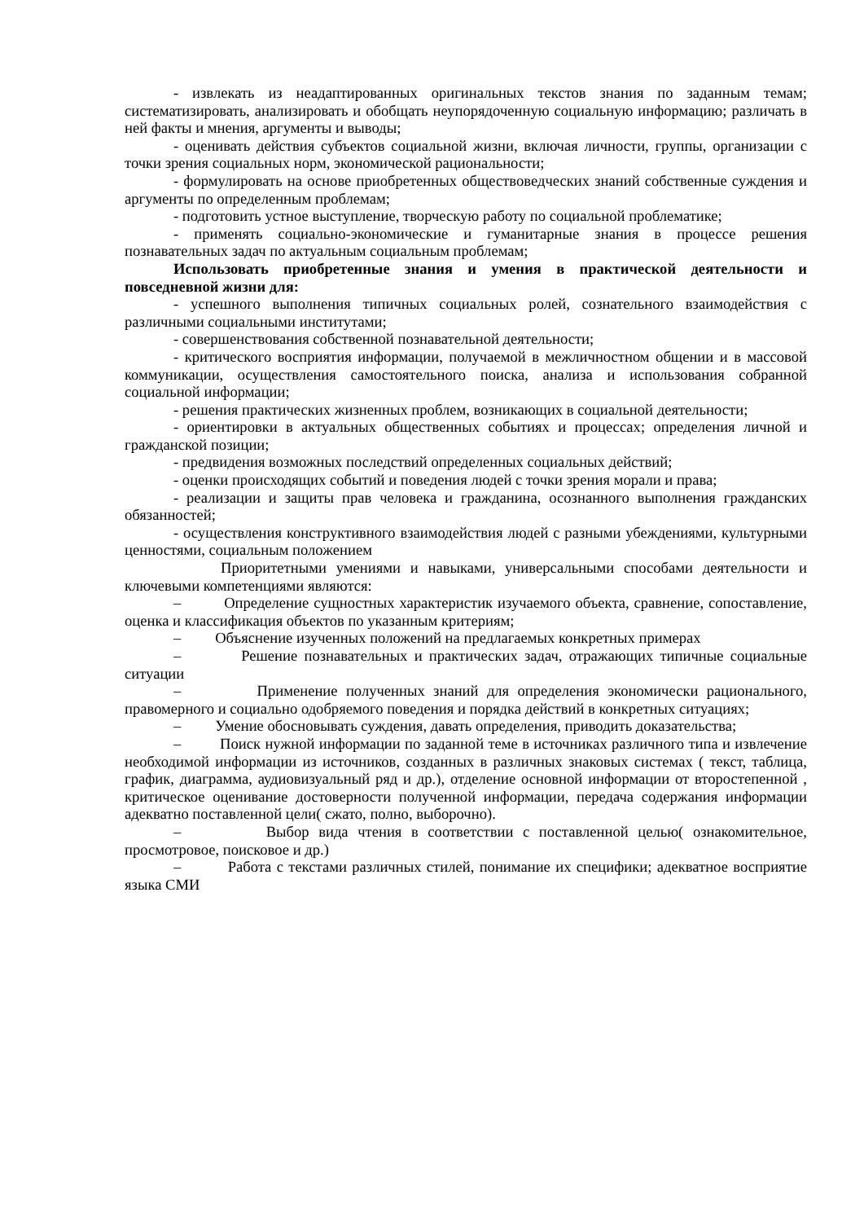- извлекать из неадаптированных оригинальных текстов знания по заданным темам; систематизировать, анализировать и обобщать неупорядоченную социальную информацию; различать в ней факты и мнения, аргументы и выводы;
- оценивать действия субъектов социальной жизни, включая личности, группы, организации с точки зрения социальных норм, экономической рациональности;
- формулировать на основе приобретенных обществоведческих знаний собственные суждения и аргументы по определенным проблемам;
- подготовить устное выступление, творческую работу по социальной проблематике;
- применять социально-экономические и гуманитарные знания в процессе решения познавательных задач по актуальным социальным проблемам;
Использовать приобретенные знания и умения в практической деятельности и повседневной жизни для:
- успешного выполнения типичных социальных ролей, сознательного взаимодействия с различными социальными институтами;
- совершенствования собственной познавательной деятельности;
- критического восприятия информации, получаемой в межличностном общении и в массовой коммуникации, осуществления самостоятельного поиска, анализа и использования собранной социальной информации;
- решения практических жизненных проблем, возникающих в социальной деятельности;
- ориентировки в актуальных общественных событиях и процессах; определения личной и гражданской позиции;
- предвидения возможных последствий определенных социальных действий;
- оценки происходящих событий и поведения людей с точки зрения морали и права;
- реализации и защиты прав человека и гражданина, осознанного выполнения гражданских обязанностей;
- осуществления конструктивного взаимодействия людей с разными убеждениями, культурными ценностями, социальным положением
Приоритетными умениями и навыками, универсальными способами деятельности и ключевыми компетенциями являются:
– Определение сущностных характеристик изучаемого объекта, сравнение, сопоставление, оценка и классификация объектов по указанным критериям;
– Объяснение изученных положений на предлагаемых конкретных примерах
– Решение познавательных и практических задач, отражающих типичные социальные ситуации
– Применение полученных знаний для определения экономически рационального, правомерного и социально одобряемого поведения и порядка действий в конкретных ситуациях;
– Умение обосновывать суждения, давать определения, приводить доказательства;
– Поиск нужной информации по заданной теме в источниках различного типа и извлечение необходимой информации из источников, созданных в различных знаковых системах ( текст, таблица, график, диаграмма, аудиовизуальный ряд и др.), отделение основной информации от второстепенной , критическое оценивание достоверности полученной информации, передача содержания информации адекватно поставленной цели( сжато, полно, выборочно).
– Выбор вида чтения в соответствии с поставленной целью( ознакомительное, просмотровое, поисковое и др.)
– Работа с текстами различных стилей, понимание их специфики; адекватное восприятие языка СМИ